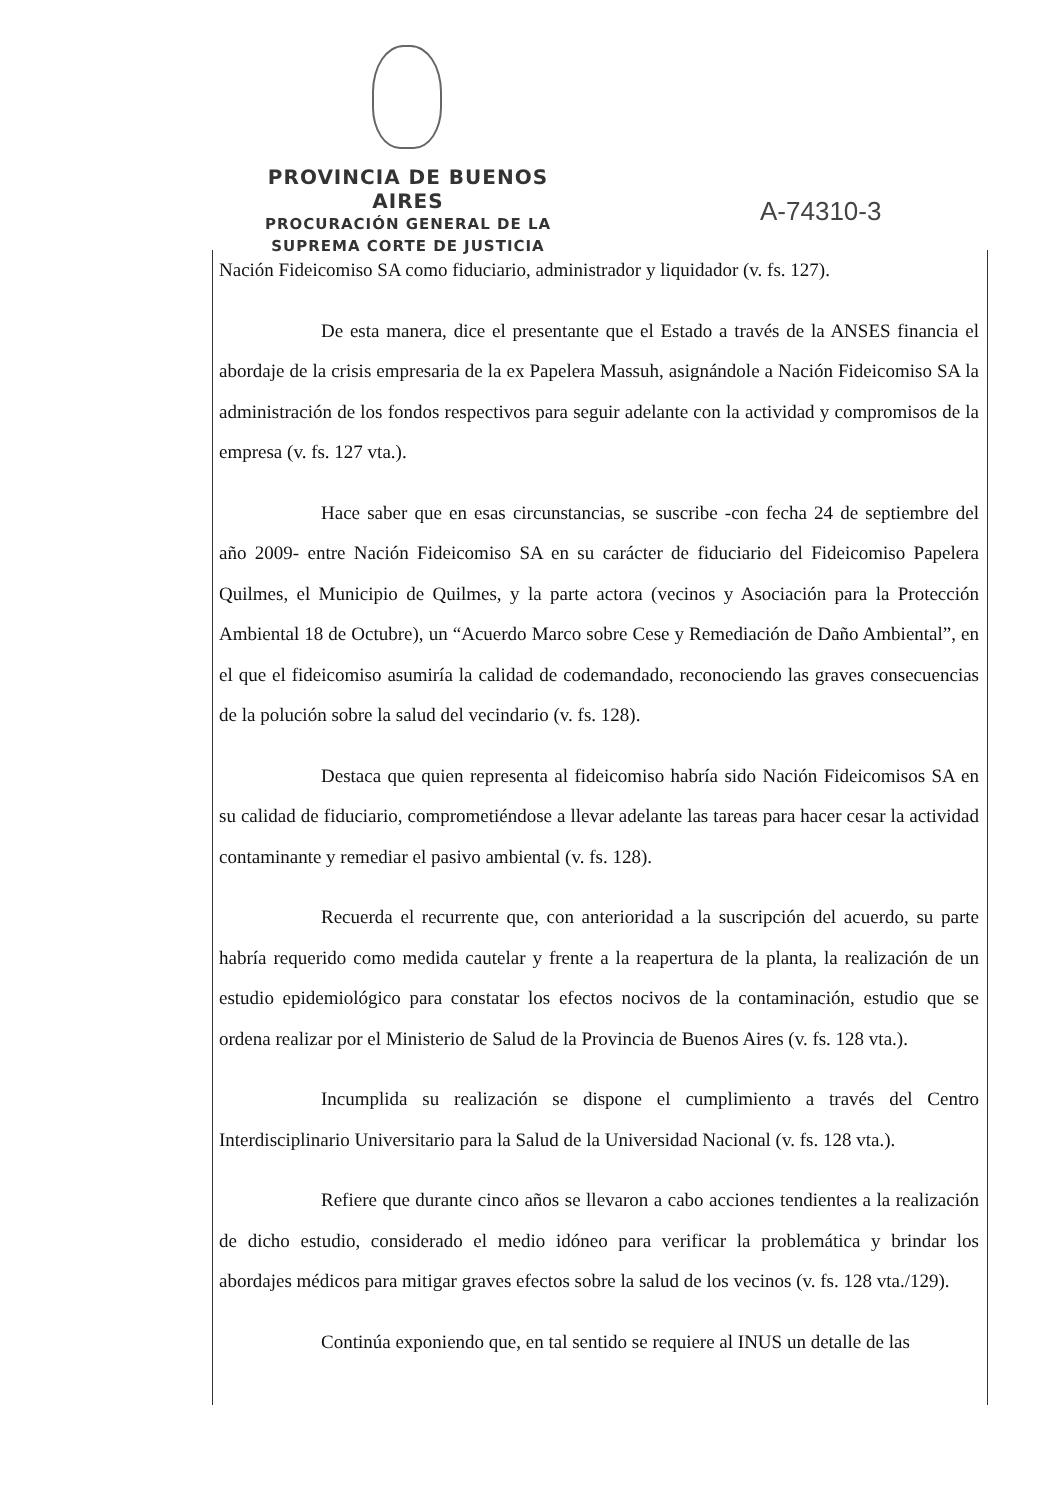PROVINCIA DE BUENOS AIRES
PROCURACIÓN GENERAL DE LA
SUPREMA CORTE DE JUSTICIA
A-74310-3
Nación Fideicomiso SA como fiduciario, administrador y liquidador (v. fs. 127).
De esta manera, dice el presentante que el Estado a través de la ANSES financia el abordaje de la crisis empresaria de la ex Papelera Massuh, asignándole a Nación Fideicomiso SA la administración de los fondos respectivos para seguir adelante con la actividad y compromisos de la empresa (v. fs. 127 vta.).
Hace saber que en esas circunstancias, se suscribe -con fecha 24 de septiembre del año 2009- entre Nación Fideicomiso SA en su carácter de fiduciario del Fideicomiso Papelera Quilmes, el Municipio de Quilmes, y la parte actora (vecinos y Asociación para la Protección Ambiental 18 de Octubre), un “Acuerdo Marco sobre Cese y Remediación de Daño Ambiental”, en el que el fideicomiso asumiría la calidad de codemandado, reconociendo las graves consecuencias de la polución sobre la salud del vecindario (v. fs. 128).
Destaca que quien representa al fideicomiso habría sido Nación Fideicomisos SA en su calidad de fiduciario, comprometiéndose a llevar adelante las tareas para hacer cesar la actividad contaminante y remediar el pasivo ambiental (v. fs. 128).
Recuerda el recurrente que, con anterioridad a la suscripción del acuerdo, su parte habría requerido como medida cautelar y frente a la reapertura de la planta, la realización de un estudio epidemiológico para constatar los efectos nocivos de la contaminación, estudio que se ordena realizar por el Ministerio de Salud de la Provincia de Buenos Aires (v. fs. 128 vta.).
Incumplida su realización se dispone el cumplimiento a través del Centro Interdisciplinario Universitario para la Salud de la Universidad Nacional (v. fs. 128 vta.).
Refiere que durante cinco años se llevaron a cabo acciones tendientes a la realización de dicho estudio, considerado el medio idóneo para verificar la problemática y brindar los abordajes médicos para mitigar graves efectos sobre la salud de los vecinos (v. fs. 128 vta./129).
Continúa exponiendo que, en tal sentido se requiere al INUS un detalle de las